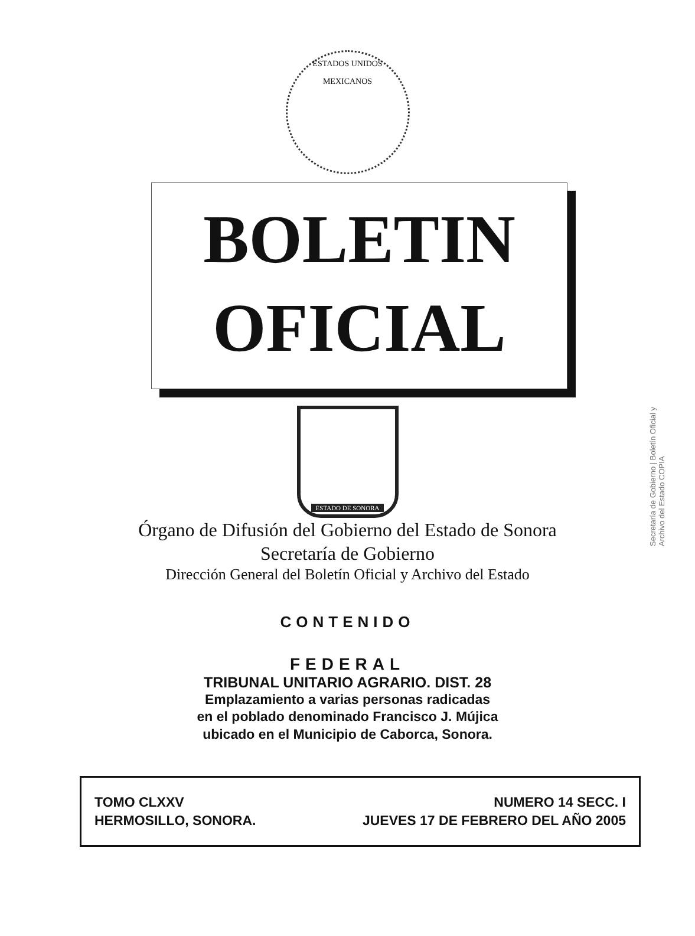ESTADOS UNIDOS MEXICANOS
BOLETIN
OFICIAL
ESTADO DE SONORA
Órgano de Difusión del Gobierno del Estado de Sonora
Secretaría de Gobierno
Dirección General del Boletín Oficial y Archivo del Estado
CONTENIDO
FEDERAL
TRIBUNAL UNITARIO AGRARIO. DIST. 28
Emplazamiento a varias personas radicadas
en el poblado denominado Francisco J. Mújica
ubicado en el Municipio de Caborca, Sonora.
TOMO CLXXV
HERMOSILLO, SONORA.
NUMERO 14 SECC. I
JUEVES 17 DE FEBRERO DEL AÑO 2005
Secretaría de Gobierno | Boletín Oficial y Archivo del Estado COPIA